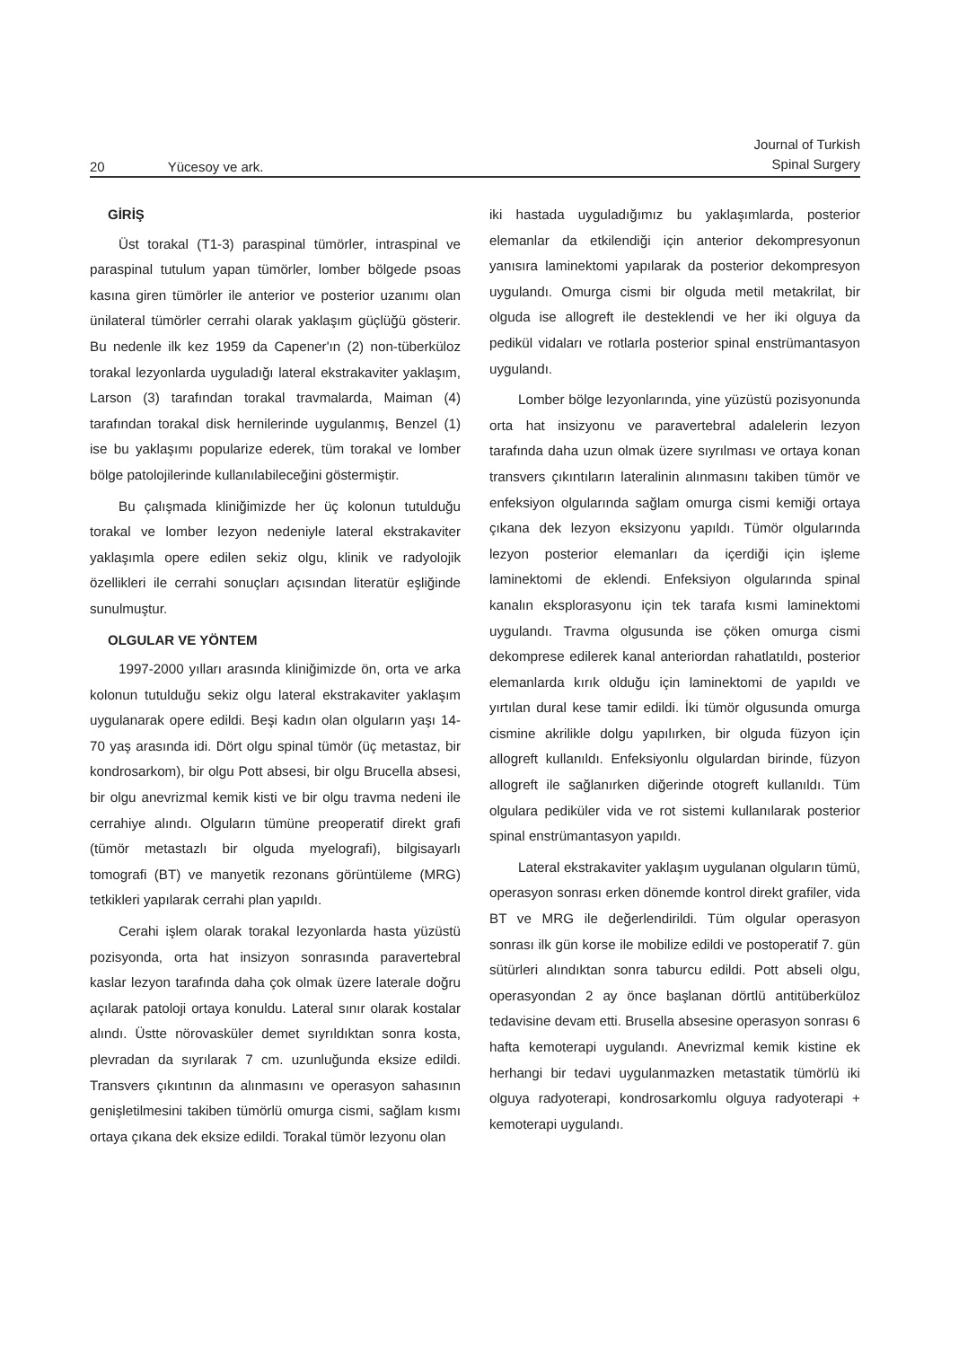20 Yücesoy ve ark.
Journal of Turkish
Spinal Surgery
GİRİŞ
Üst torakal (T1-3) paraspinal tümörler, intraspinal ve paraspinal tutulum yapan tümörler, lomber bölgede psoas kasına giren tümörler ile anterior ve posterior uzanımı olan ünilateral tümörler cerrahi olarak yaklaşım güçlüğü gösterir. Bu nedenle ilk kez 1959 da Capener'ın (2) non-tüberküloz torakal lezyonlarda uyguladığı lateral ekstrakaviter yaklaşım, Larson (3) tarafından torakal travmalarda, Maiman (4) tarafından torakal disk hernilerinde uygulanmış, Benzel (1) ise bu yaklaşımı popularize ederek, tüm torakal ve lomber bölge patolojilerinde kullanılabileceğini göstermiştir.
Bu çalışmada kliniğimizde her üç kolonun tutulduğu torakal ve lomber lezyon nedeniyle lateral ekstrakaviter yaklaşımla opere edilen sekiz olgu, klinik ve radyolojik özellikleri ile cerrahi sonuçları açısından literatür eşliğinde sunulmuştur.
OLGULAR VE YÖNTEM
1997-2000 yılları arasında kliniğimizde ön, orta ve arka kolonun tutulduğu sekiz olgu lateral ekstrakaviter yaklaşım uygulanarak opere edildi. Beşi kadın olan olguların yaşı 14-70 yaş arasında idi. Dört olgu spinal tümör (üç metastaz, bir kondrosarkom), bir olgu Pott absesi, bir olgu Brucella absesi, bir olgu anevrizmal kemik kisti ve bir olgu travma nedeni ile cerrahiye alındı. Olguların tümüne preoperatif direkt grafi (tümör metastazlı bir olguda myelografi), bilgisayarlı tomografi (BT) ve manyetik rezonans görüntüleme (MRG) tetkikleri yapılarak cerrahi plan yapıldı.
Cerahi işlem olarak torakal lezyonlarda hasta yüzüstü pozisyonda, orta hat insizyon sonrasında paravertebral kaslar lezyon tarafında daha çok olmak üzere laterale doğru açılarak patoloji ortaya konuldu. Lateral sınır olarak kostalar alındı. Üstte nörovasküler demet sıyrıldıktan sonra kosta, plevradan da sıyrılarak 7 cm. uzunluğunda eksize edildi. Transvers çıkıntının da alınmasını ve operasyon sahasının genişletilmesini takiben tümörlü omurga cismi, sağlam kısmı ortaya çıkana dek eksize edildi. Torakal tümör lezyonu olan
iki hastada uyguladığımız bu yaklaşımlarda, posterior elemanlar da etkilendiği için anterior dekompresyonun yanısıra laminektomi yapılarak da posterior dekompresyon uygulandı. Omurga cismi bir olguda metil metakrilat, bir olguda ise allogreft ile desteklendi ve her iki olguya da pedikül vidaları ve rotlarla posterior spinal enstrümantasyon uygulandı.
Lomber bölge lezyonlarında, yine yüzüstü pozisyonunda orta hat insizyonu ve paravertebral adalelerin lezyon tarafında daha uzun olmak üzere sıyrılması ve ortaya konan transvers çıkıntıların lateralinin alınmasını takiben tümör ve enfeksiyon olgularında sağlam omurga cismi kemiği ortaya çıkana dek lezyon eksizyonu yapıldı. Tümör olgularında lezyon posterior elemanları da içerdiği için işleme laminektomi de eklendi. Enfeksiyon olgularında spinal kanalın eksplorasyonu için tek tarafa kısmi laminektomi uygulandı. Travma olgusunda ise çöken omurga cismi dekomprese edilerek kanal anteriordan rahatlatıldı, posterior elemanlarda kırık olduğu için laminektomi de yapıldı ve yırtılan dural kese tamir edildi. İki tümör olgusunda omurga cismine akrilikle dolgu yapılırken, bir olguda füzyon için allogreft kullanıldı. Enfeksiyonlu olgulardan birinde, füzyon allogreft ile sağlanırken diğerinde otogreft kullanıldı. Tüm olgulara pediküler vida ve rot sistemi kullanılarak posterior spinal enstrümantasyon yapıldı.
Lateral ekstrakaviter yaklaşım uygulanan olguların tümü, operasyon sonrası erken dönemde kontrol direkt grafiler, vida BT ve MRG ile değerlendirildi. Tüm olgular operasyon sonrası ilk gün korse ile mobilize edildi ve postoperatif 7. gün sütürleri alındıktan sonra taburcu edildi. Pott abseli olgu, operasyondan 2 ay önce başlanan dörtlü antitüberküloz tedavisine devam etti. Brusella absesine operasyon sonrası 6 hafta kemoterapi uygulandı. Anevrizmal kemik kistine ek herhangi bir tedavi uygulanmazken metastatik tümörlü iki olguya radyoterapi, kondrosarkomlu olguya radyoterapi + kemoterapi uygulandı.